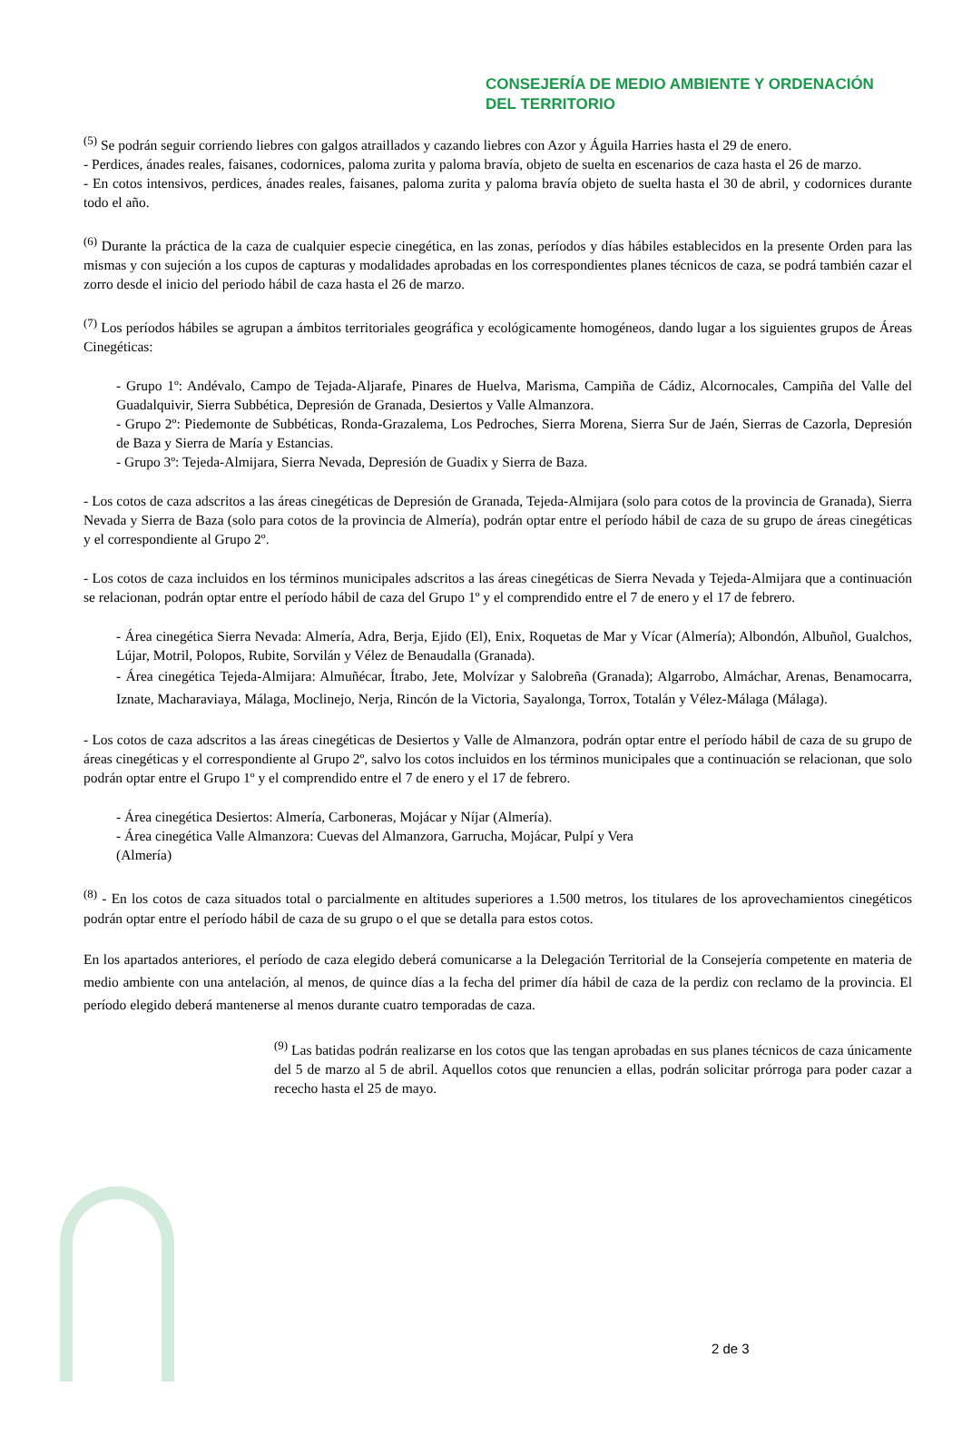CONSEJERÍA DE MEDIO AMBIENTE Y ORDENACIÓN DEL TERRITORIO
<sup>(5)</sup> Se podrán seguir corriendo liebres con galgos atraillados y cazando liebres con Azor y Águila Harries hasta el 29 de enero.
- Perdices, ánades reales, faisanes, codornices, paloma zurita y paloma bravía, objeto de suelta en escenarios de caza hasta el 26 de marzo.
- En cotos intensivos, perdices, ánades reales, faisanes, paloma zurita y paloma bravía objeto de suelta hasta el 30 de abril, y codornices durante todo el año.
<sup>(6)</sup> Durante la práctica de la caza de cualquier especie cinegética, en las zonas, períodos y días hábiles establecidos en la presente Orden para las mismas y con sujeción a los cupos de capturas y modalidades aprobadas en los correspondientes planes técnicos de caza, se podrá también cazar el zorro desde el inicio del periodo hábil de caza hasta el 26 de marzo.
<sup>(7)</sup> Los períodos hábiles se agrupan a ámbitos territoriales geográfica y ecológicamente homogéneos, dando lugar a los siguientes grupos de Áreas Cinegéticas:
- Grupo 1º: Andévalo, Campo de Tejada-Aljarafe, Pinares de Huelva, Marisma, Campiña de Cádiz, Alcornocales, Campiña del Valle del Guadalquivir, Sierra Subbética, Depresión de Granada, Desiertos y Valle Almanzora.
- Grupo 2º: Piedemonte de Subbéticas, Ronda-Grazalema, Los Pedroches, Sierra Morena, Sierra Sur de Jaén, Sierras de Cazorla, Depresión de Baza y Sierra de María y Estancias.
- Grupo 3º: Tejeda-Almijara, Sierra Nevada, Depresión de Guadix y Sierra de Baza.
- Los cotos de caza adscritos a las áreas cinegéticas de Depresión de Granada, Tejeda-Almijara (solo para cotos de la provincia de Granada), Sierra Nevada y Sierra de Baza (solo para cotos de la provincia de Almería), podrán optar entre el período hábil de caza de su grupo de áreas cinegéticas y el correspondiente al Grupo 2º.
- Los cotos de caza incluidos en los términos municipales adscritos a las áreas cinegéticas de Sierra Nevada y Tejeda-Almijara que a continuación se relacionan, podrán optar entre el período hábil de caza del Grupo 1º y el comprendido entre el 7 de enero y el 17 de febrero.
- Área cinegética Sierra Nevada: Almería, Adra, Berja, Ejido (El), Enix, Roquetas de Mar y Vícar (Almería); Albondón, Albuñol, Gualchos, Lújar, Motril, Polopos, Rubite, Sorvilán y Vélez de Benaudalla (Granada).
- Área cinegética Tejeda-Almijara: Almuñécar, Ítrabo, Jete, Molvízar y Salobreña (Granada); Algarrobo, Almáchar, Arenas, Benamocarra, Iznate, Macharaviaya, Málaga, Moclinejo, Nerja, Rincón de la Victoria, Sayalonga, Torrox, Totalán y Vélez-Málaga (Málaga).
- Los cotos de caza adscritos a las áreas cinegéticas de Desiertos y Valle de Almanzora, podrán optar entre el período hábil de caza de su grupo de áreas cinegéticas y el correspondiente al Grupo 2º, salvo los cotos incluidos en los términos municipales que a continuación se relacionan, que solo podrán optar entre el Grupo 1º y el comprendido entre el 7 de enero y el 17 de febrero.
- Área cinegética Desiertos: Almería, Carboneras, Mojácar y Níjar (Almería).
- Área cinegética Valle Almanzora: Cuevas del Almanzora, Garrucha, Mojácar, Pulpí y Vera
(Almería)
<sup>(8)</sup> - En los cotos de caza situados total o parcialmente en altitudes superiores a 1.500 metros, los titulares de los aprovechamientos cinegéticos podrán optar entre el período hábil de caza de su grupo o el que se detalla para estos cotos.
En los apartados anteriores, el período de caza elegido deberá comunicarse a la Delegación Territorial de la Consejería competente en materia de medio ambiente con una antelación, al menos, de quince días a la fecha del primer día hábil de caza de la perdiz con reclamo de la provincia. El período elegido deberá mantenerse al menos durante cuatro temporadas de caza.
<sup>(9)</sup> Las batidas podrán realizarse en los cotos que las tengan aprobadas en sus planes técnicos de caza únicamente del 5 de marzo al 5 de abril. Aquellos cotos que renuncien a ellas, podrán solicitar prórroga para poder cazar a rececho hasta el 25 de mayo.
2 de 3